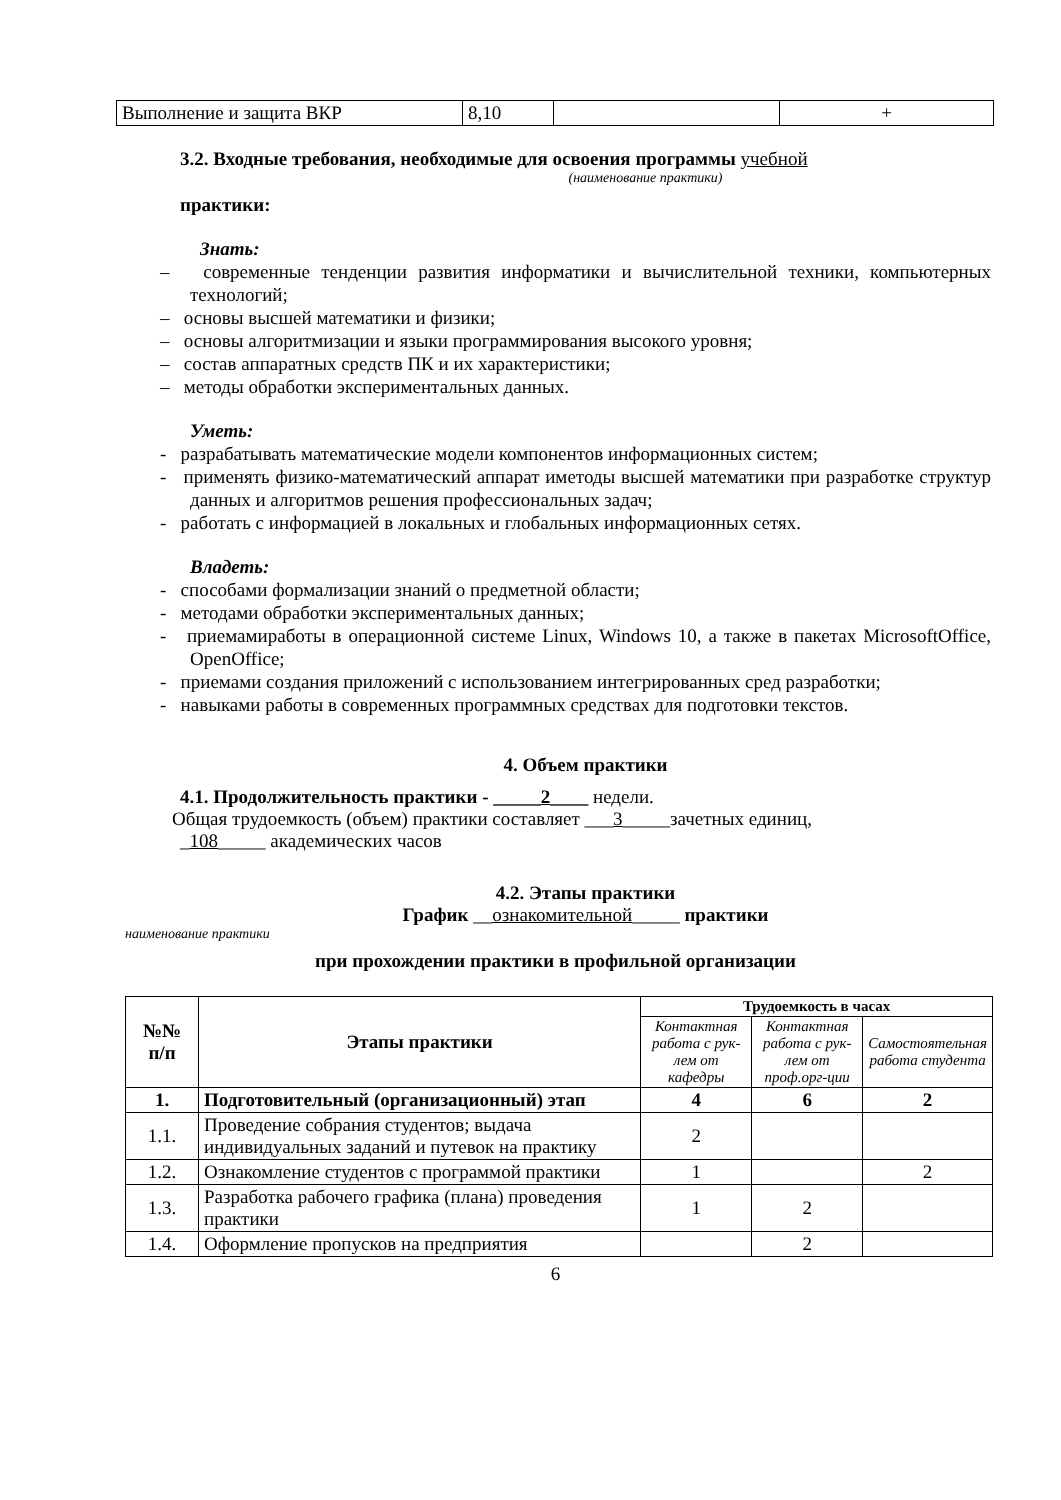| Выполнение и защита ВКР | 8,10 | | + |
3.2. Входные требования, необходимые для освоения программы учебной
(наименование практики)
практики:
Знать:
– современные тенденции развития информатики и вычислительной техники, компьютерных технологий;
– основы высшей математики и физики;
– основы алгоритмизации и языки программирования высокого уровня;
– состав аппаратных средств ПК и их характеристики;
– методы обработки экспериментальных данных.
Уметь:
- разрабатывать математические модели компонентов информационных систем;
- применять физико-математический аппарат иметоды высшей математики при разработке структур данных и алгоритмов решения профессиональных задач;
- работать с информацией в локальных и глобальных информационных сетях.
Владеть:
- способами формализации знаний о предметной области;
- методами обработки экспериментальных данных;
- приемамиработы в операционной системе Linux, Windows 10, а также в пакетах MicrosoftOffice, OpenOffice;
- приемами создания приложений с использованием интегрированных сред разработки;
- навыками работы в современных программных средствах для подготовки текстов.
4. Объем практики
4.1. Продолжительность практики - _____2____ недели.
Общая трудоемкость (объем) практики составляет ___3_____зачетных единиц,
_108_____ академических часов
4.2. Этапы практики
График __ознакомительной_____ практики
наименование практики
при прохождении практики в профильной организации
| №№ п/п | Этапы практики | Трудоемкость в часах | | |
| --- | --- | --- | --- | --- |
| | | Контактная работа с рук-лем от кафедры | Контактная работа с рук-лем от проф.орг-ции | Самостоятельная работа студента |
| 1. | Подготовительный (организационный) этап | 4 | 6 | 2 |
| 1.1. | Проведение собрания студентов; выдача индивидуальных заданий и путевок на практику | 2 | | |
| 1.2. | Ознакомление студентов с программой практики | 1 | | 2 |
| 1.3. | Разработка рабочего графика (плана) проведения практики | 1 | 2 | |
| 1.4. | Оформление пропусков на предприятия | | 2 | |
6